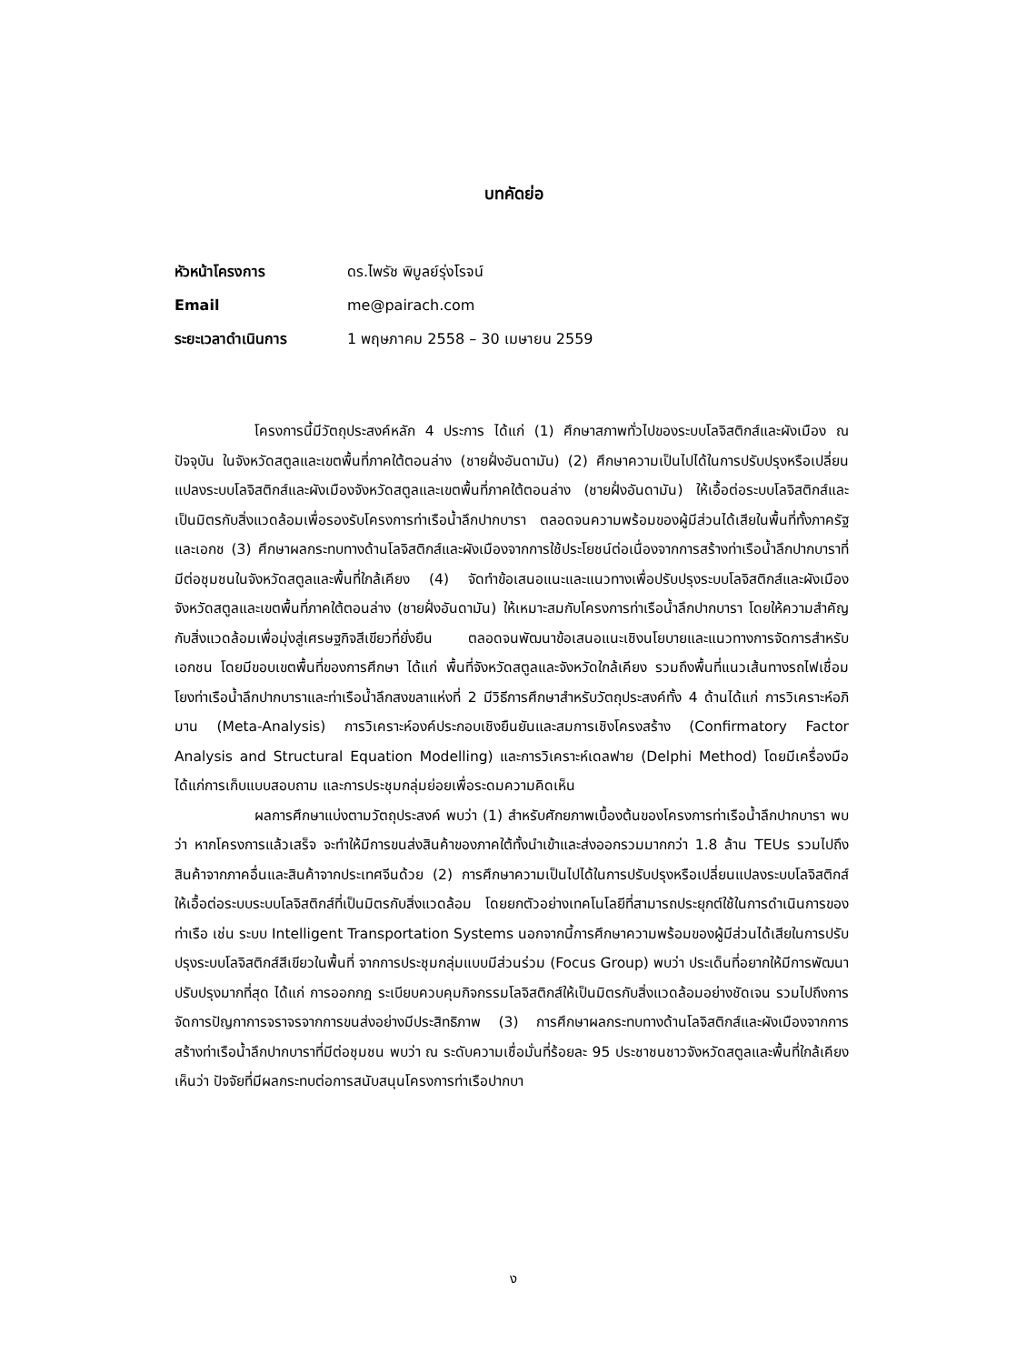บทคัดย่อ
หัวหน้าโครงการ ดร.ไพรัช พิบูลย์รุ่งโรจน์
Email me@pairach.com
ระยะเวลาดำเนินการ 1 พฤษภาคม 2558 – 30 เมษายน 2559
โครงการนี้มีวัตถุประสงค์หลัก 4 ประการ ได้แก่ (1) ศึกษาสภาพทั่วไปของระบบโลจิสติกส์และผังเมือง ณ ปัจจุบัน ในจังหวัดสตูลและเขตพื้นที่ภาคใต้ตอนล่าง (ชายฝั่งอันดามัน) (2) ศึกษาความเป็นไปได้ในการปรับปรุงหรือเปลี่ยนแปลงระบบโลจิสติกส์และผังเมืองจังหวัดสตูลและเขตพื้นที่ภาคใต้ตอนล่าง (ชายฝั่งอันดามัน) ให้เอื้อต่อระบบโลจิสติกส์และเป็นมิตรกับสิ่งแวดล้อมเพื่อรองรับโครงการท่าเรือน้ำลึกปากบารา ตลอดจนความพร้อมของผู้มีส่วนได้เสียในพื้นที่ทั้งภาครัฐและเอกช (3) ศึกษาผลกระทบทางด้านโลจิสติกส์และผังเมืองจากการใช้ประโยชน์ต่อเนื่องจากการสร้างท่าเรือน้ำลึกปากบาราที่มีต่อชุมชนในจังหวัดสตูลและพื้นที่ใกล้เคียง (4) จัดทำข้อเสนอแนะและแนวทางเพื่อปรับปรุงระบบโลจิสติกส์และผังเมืองจังหวัดสตูลและเขตพื้นที่ภาคใต้ตอนล่าง (ชายฝั่งอันดามัน) ให้เหมาะสมกับโครงการท่าเรือน้ำลึกปากบารา โดยให้ความสำคัญกับสิ่งแวดล้อมเพื่อมุ่งสู่เศรษฐกิจสีเขียวที่ยั่งยืน ตลอดจนพัฒนาข้อเสนอแนะเชิงนโยบายและแนวทางการจัดการสำหรับเอกชน โดยมีขอบเขตพื้นที่ของการศึกษา ได้แก่ พื้นที่จังหวัดสตูลและจังหวัดใกล้เคียง รวมถึงพื้นที่แนวเส้นทางรถไฟเชื่อมโยงท่าเรือน้ำลึกปากบาราและท่าเรือน้ำลึกสงขลาแห่งที่ 2 มีวิธีการศึกษาสำหรับวัตถุประสงค์ทั้ง 4 ด้านได้แก่ การวิเคราะห์อภิมาน (Meta-Analysis) การวิเคราะห์องค์ประกอบเชิงยืนยันและสมการเชิงโครงสร้าง (Confirmatory Factor Analysis and Structural Equation Modelling) และการวิเคราะห์เดลฟาย (Delphi Method) โดยมีเครื่องมือได้แก่การเก็บแบบสอบถาม และการประชุมกลุ่มย่อยเพื่อระดมความคิดเห็น
ผลการศึกษาแบ่งตามวัตถุประสงค์ พบว่า (1) สำหรับศักยภาพเบื้องต้นของโครงการท่าเรือน้ำลึกปากบารา พบว่า หากโครงการแล้วเสร็จ จะทำให้มีการขนส่งสินค้าของภาคใต้ทั้งนำเข้าและส่งออกรวมมากกว่า 1.8 ล้าน TEUs รวมไปถึงสินค้าจากภาคอื่นและสินค้าจากประเทศจีนด้วย (2) การศึกษาความเป็นไปได้ในการปรับปรุงหรือเปลี่ยนแปลงระบบโลจิสติกส์ให้เอื้อต่อระบบระบบโลจิสติกส์ที่เป็นมิตรกับสิ่งแวดล้อม โดยยกตัวอย่างเทคโนโลยีที่สามารถประยุกต์ใช้ในการดำเนินการของท่าเรือ เช่น ระบบ Intelligent Transportation Systems นอกจากนี้การศึกษาความพร้อมของผู้มีส่วนได้เสียในการปรับปรุงระบบโลจิสติกส์สีเขียวในพื้นที่ จากการประชุมกลุ่มแบบมีส่วนร่วม (Focus Group) พบว่า ประเด็นที่อยากให้มีการพัฒนาปรับปรุงมากที่สุด ได้แก่ การออกกฎ ระเบียบควบคุมกิจกรรมโลจิสติกส์ให้เป็นมิตรกับสิ่งแวดล้อมอย่างชัดเจน รวมไปถึงการจัดการปัญกาการจราจรจากการขนส่งอย่างมีประสิทธิภาพ (3) การศึกษาผลกระทบทางด้านโลจิสติกส์และผังเมืองจากการสร้างท่าเรือน้ำลึกปากบาราที่มีต่อชุมชน พบว่า ณ ระดับความเชื่อมั่นที่ร้อยละ 95 ประชาชนชาวจังหวัดสตูลและพื้นที่ใกล้เคียงเห็นว่า ปัจจัยที่มีผลกระทบต่อการสนับสนุนโครงการท่าเรือปากบา
ง